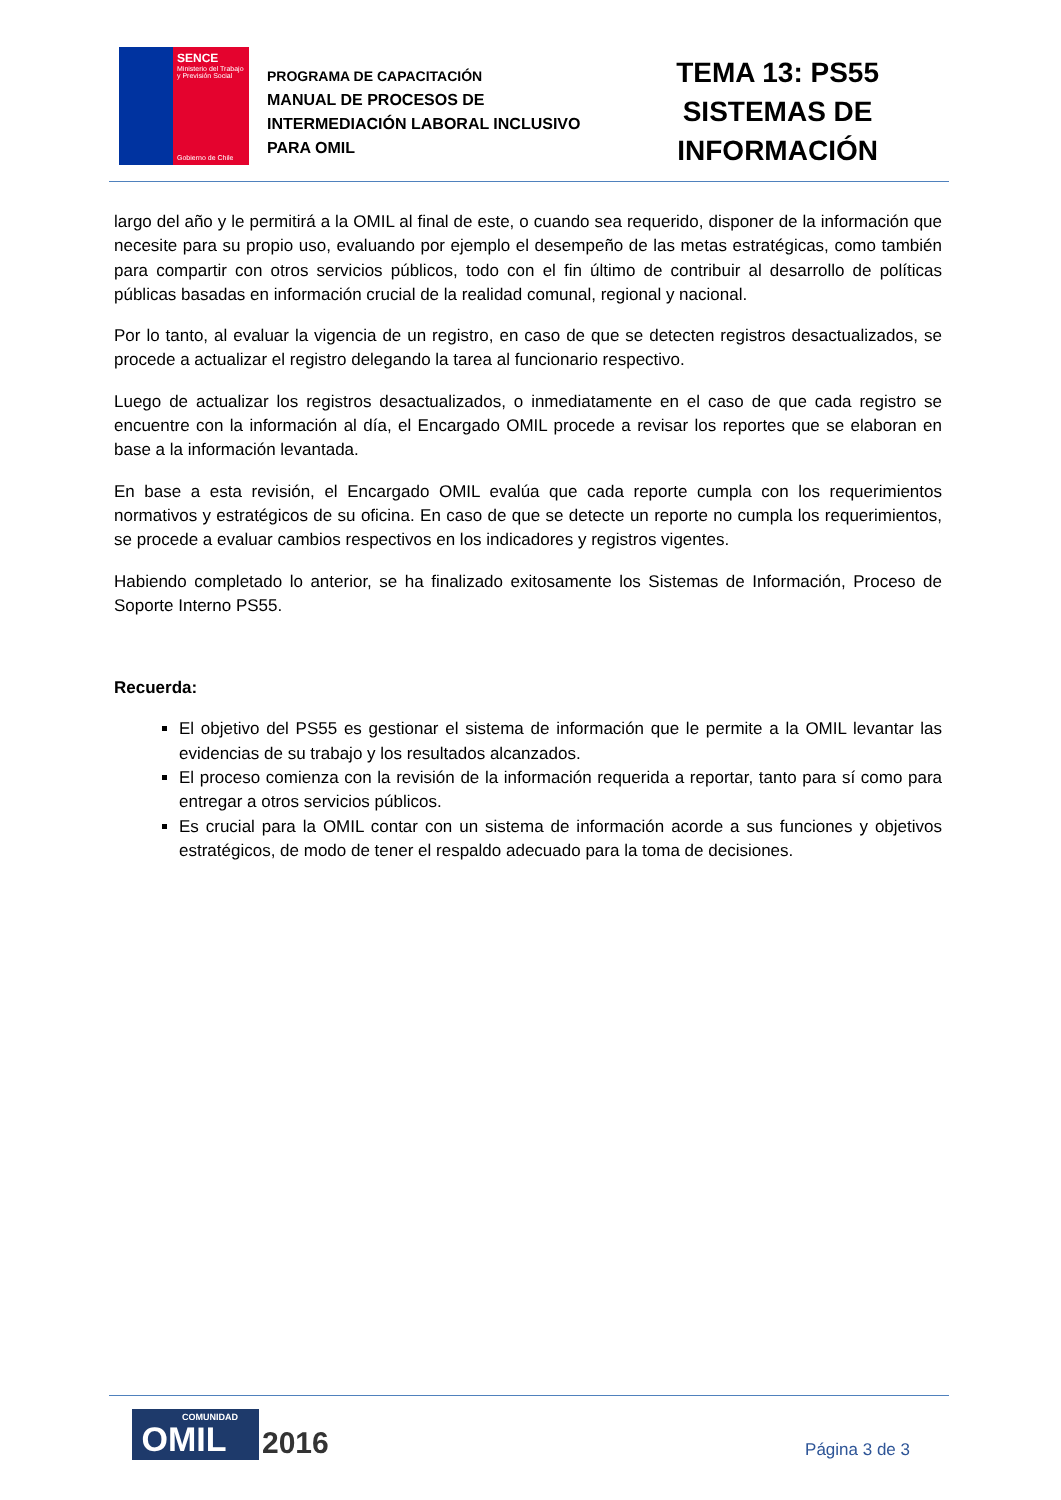SENCE
Ministerio del Trabajo y Previsión Social
Gobierno de Chile
PROGRAMA DE CAPACITACIÓN
MANUAL DE PROCESOS DE
INTERMEDIACIÓN LABORAL INCLUSIVO
PARA OMIL
TEMA 13: PS55
SISTEMAS DE
INFORMACIÓN
largo del año y le permitirá a la OMIL al final de este, o cuando sea requerido, disponer de la información que necesite para su propio uso, evaluando por ejemplo el desempeño de las metas estratégicas, como también para compartir con otros servicios públicos, todo con el fin último de contribuir al desarrollo de políticas públicas basadas en información crucial de la realidad comunal, regional y nacional.
Por lo tanto, al evaluar la vigencia de un registro, en caso de que se detecten registros desactualizados, se procede a actualizar el registro delegando la tarea al funcionario respectivo.
Luego de actualizar los registros desactualizados, o inmediatamente en el caso de que cada registro se encuentre con la información al día, el Encargado OMIL procede a revisar los reportes que se elaboran en base a la información levantada.
En base a esta revisión, el Encargado OMIL evalúa que cada reporte cumpla con los requerimientos normativos y estratégicos de su oficina. En caso de que se detecte un reporte no cumpla los requerimientos, se procede a evaluar cambios respectivos en los indicadores y registros vigentes.
Habiendo completado lo anterior, se ha finalizado exitosamente los Sistemas de Información, Proceso de Soporte Interno PS55.
Recuerda:
El objetivo del PS55 es gestionar el sistema de información que le permite a la OMIL levantar las evidencias de su trabajo y los resultados alcanzados.
El proceso comienza con la revisión de la información requerida a reportar, tanto para sí como para entregar a otros servicios públicos.
Es crucial para la OMIL contar con un sistema de información acorde a sus funciones y objetivos estratégicos, de modo de tener el respaldo adecuado para la toma de decisiones.
COMUNIDAD
OMIL
2016
Página 3 de 3